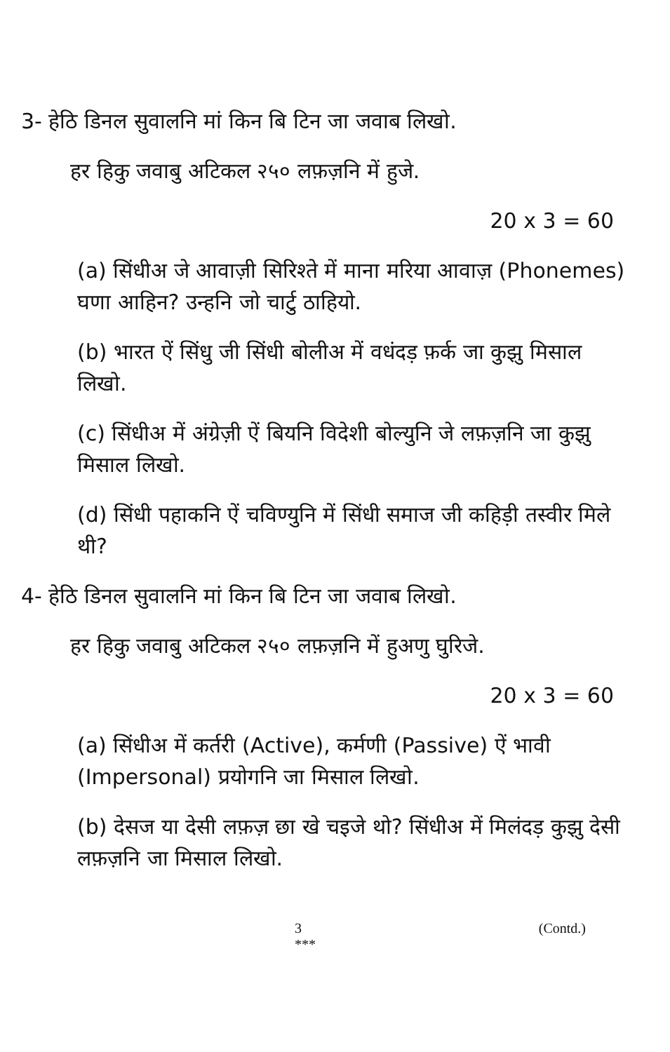3- हेठि डिनल सुवालनि मां किन बि टिन जा जवाब लिखो.
हर हिकु जवाबु अटिकल २५० लफ़ज़नि में हुजे.
20 x 3 = 60
(a) सिंधीअ जे आवाज़ी सिरिश्ते में माना मरिया आवाज़ (Phonemes) घणा आहिन? उन्हनि जो चार्टु ठाहियो.
(b) भारत ऐं सिंधु जी सिंधी बोलीअ में वधंदड़ फ़र्क जा कुझु मिसाल लिखो.
(c) सिंधीअ में अंग्रेज़ी ऐं बियनि विदेशी बोल्युनि जे लफ़ज़नि जा कुझु मिसाल लिखो.
(d) सिंधी पहाकनि ऐं चविण्युनि में सिंधी समाज जी कहिड़ी तस्वीर मिले थी?
4- हेठि डिनल सुवालनि मां किन बि टिन जा जवाब लिखो.
हर हिकु जवाबु अटिकल २५० लफ़ज़नि में हुअणु घुरिजे.
20 x 3 = 60
(a) सिंधीअ में कर्तरी (Active), कर्मणी (Passive) ऐं भावी (Impersonal) प्रयोगनि जा मिसाल लिखो.
(b) देसज या देसी लफ़ज़ छा खे चइजे थो? सिंधीअ में मिलंदड़ कुझु देसी लफ़ज़नि जा मिसाल लिखो.
3
*** (Contd.)